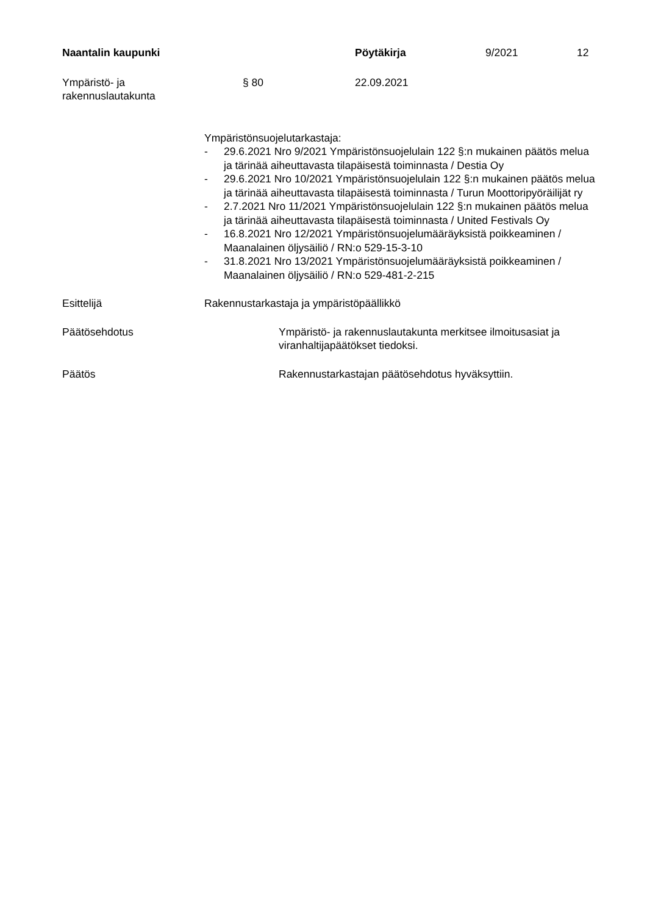Naantalin kaupunki Pöytäkirja 9/2021 12
Ympäristö- ja
rakennuslautakunta
§ 80 22.09.2021
Ympäristönsuojelutarkastaja:
- 29.6.2021 Nro 9/2021 Ympäristönsuojelulain 122 §:n mukainen päätös melua ja tärinää aiheuttavasta tilapäisestä toiminnasta / Destia Oy
- 29.6.2021 Nro 10/2021 Ympäristönsuojelulain 122 §:n mukainen päätös melua ja tärinää aiheuttavasta tilapäisestä toiminnasta / Turun Moottoripyöräilijät ry
- 2.7.2021 Nro 11/2021 Ympäristönsuojelulain 122 §:n mukainen päätös melua ja tärinää aiheuttavasta tilapäisestä toiminnasta / United Festivals Oy
- 16.8.2021 Nro 12/2021 Ympäristönsuojelumääräyksistä poikkeaminen / Maanalainen öljysäiliö / RN:o 529-15-3-10
- 31.8.2021 Nro 13/2021 Ympäristönsuojelumääräyksistä poikkeaminen / Maanalainen öljysäiliö / RN:o 529-481-2-215
Esittelijä Rakennustarkastaja ja ympäristöpäällikkö
Päätösehdotus Ympäristö- ja rakennuslautakunta merkitsee ilmoitusasiat ja viranhaltijapäätökset tiedoksi.
Päätös Rakennustarkastajan päätösehdotus hyväksyttiin.